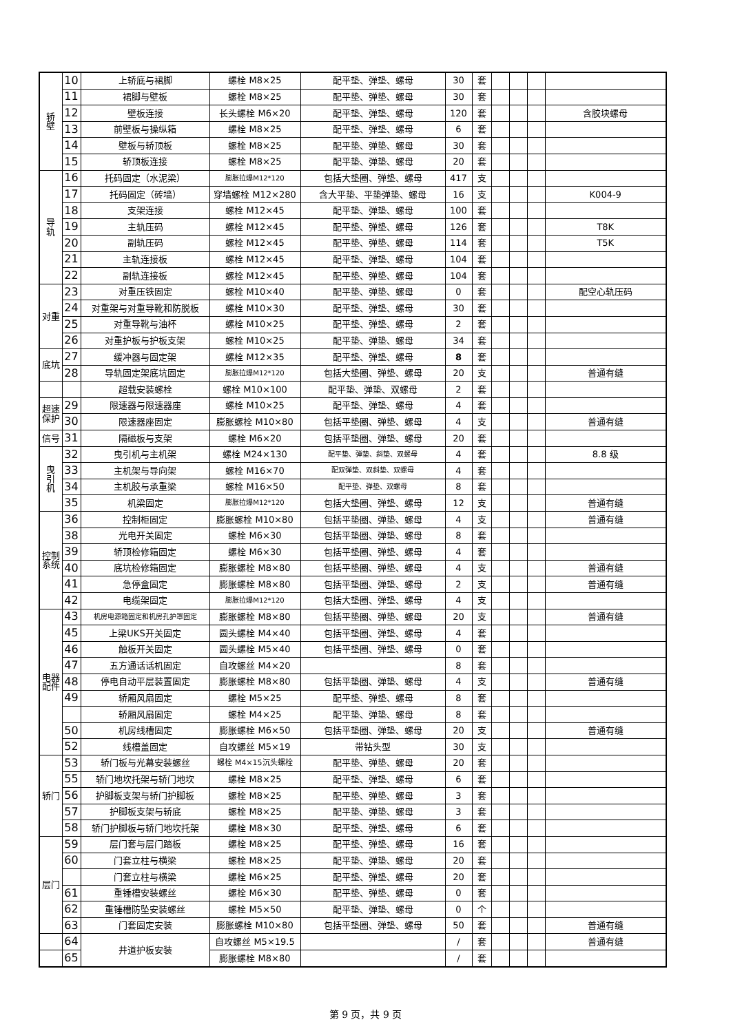| 轿 壁 | 10 | 上轿底与裙脚 | 螺栓 M8×25 | 配平垫、弹垫、螺母 | 30 | 套 | | | | |
| | 11 | 裙脚与壁板 | 螺栓 M8×25 | 配平垫、弹垫、螺母 | 30 | 套 | | | | |
| | 12 | 壁板连接 | 长头螺栓 M6×20 | 配平垫、弹垫、螺母 | 120 | 套 | | | | 含胶块螺母 |
| | 13 | 前壁板与操纵箱 | 螺栓 M8×25 | 配平垫、弹垫、螺母 | 6 | 套 | | | | |
| | 14 | 壁板与轿顶板 | 螺栓 M8×25 | 配平垫、弹垫、螺母 | 30 | 套 | | | | |
| | 15 | 轿顶板连接 | 螺栓 M8×25 | 配平垫、弹垫、螺母 | 20 | 套 | | | | |
| 导 轨 | 16 | 托码固定（水泥梁） | 膨胀拉爆M12*120 | 包括大垫圈、弹垫、螺母 | 417 | 支 | | | | |
| | 17 | 托码固定（砖墙） | 穿墙螺栓 M12×280 | 含大平垫、平垫弹垫、螺母 | 16 | 支 | | | | K004-9 |
| | 18 | 支架连接 | 螺栓 M12×45 | 配平垫、弹垫、螺母 | 100 | 套 | | | | |
| | 19 | 主轨压码 | 螺栓 M12×45 | 配平垫、弹垫、螺母 | 126 | 套 | | | | T8K |
| | 20 | 副轨压码 | 螺栓 M12×45 | 配平垫、弹垫、螺母 | 114 | 套 | | | | T5K |
| | 21 | 主轨连接板 | 螺栓 M12×45 | 配平垫、弹垫、螺母 | 104 | 套 | | | | |
| | 22 | 副轨连接板 | 螺栓 M12×45 | 配平垫、弹垫、螺母 | 104 | 套 | | | | |
| 对重 | 23 | 对重压铁固定 | 螺栓 M10×40 | 配平垫、弹垫、螺母 | 0 | 套 | | | | 配空心轨压码 |
| | 24 | 对重架与对重导靴和防脱板 | 螺栓 M10×30 | 配平垫、弹垫、螺母 | 30 | 套 | | | | |
| | 25 | 对重导靴与油杯 | 螺栓 M10×25 | 配平垫、弹垫、螺母 | 2 | 套 | | | | |
| | 26 | 对重护板与护板支架 | 螺栓 M10×25 | 配平垫、弹垫、螺母 | 34 | 套 | | | | |
| 底坑 | 27 | 缓冲器与固定架 | 螺栓 M12×35 | 配平垫、弹垫、螺母 | 8 | 套 | | | | |
| | 28 | 导轨固定架底坑固定 | 膨胀拉爆M12*120 | 包括大垫圈、弹垫、螺母 | 20 | 支 | | | | 普通有缝 |
| | | 超载安装螺栓 | 螺栓 M10×100 | 配平垫、弹垫、双螺母 | 2 | 套 | | | | |
| 超速 保护 | 29 | 限速器与限速器座 | 螺栓 M10×25 | 配平垫、弹垫、螺母 | 4 | 套 | | | | |
| | 30 | 限速器座固定 | 膨胀螺栓 M10×80 | 包括平垫圈、弹垫、螺母 | 4 | 支 | | | | 普通有缝 |
| 信号 | 31 | 隔磁板与支架 | 螺栓 M6×20 | 包括平垫圈、弹垫、螺母 | 20 | 套 | | | | |
| 曳 引 机 | 32 | 曳引机与主机架 | 螺栓 M24×130 | 配平垫、弹垫、斜垫、双螺母 | 4 | 套 | | | | 8.8 级 |
| | 33 | 主机架与导向架 | 螺栓 M16×70 | 配双弹垫、双斜垫、双螺母 | 4 | 套 | | | | |
| | 34 | 主机胶与承重梁 | 螺栓 M16×50 | 配平垫、弹垫、双螺母 | 8 | 套 | | | | |
| | 35 | 机梁固定 | 膨胀拉爆M12*120 | 包括大垫圈、弹垫、螺母 | 12 | 支 | | | | 普通有缝 |
| 控制 系统 | 36 | 控制柜固定 | 膨胀螺栓 M10×80 | 包括平垫圈、弹垫、螺母 | 4 | 支 | | | | 普通有缝 |
| | 38 | 光电开关固定 | 螺栓 M6×30 | 包括平垫圈、弹垫、螺母 | 8 | 套 | | | | |
| | 39 | 轿顶检修箱固定 | 螺栓 M6×30 | 包括平垫圈、弹垫、螺母 | 4 | 套 | | | | |
| | 40 | 底坑检修箱固定 | 膨胀螺栓 M8×80 | 包括平垫圈、弹垫、螺母 | 4 | 支 | | | | 普通有缝 |
| | 41 | 急停盒固定 | 膨胀螺栓 M8×80 | 包括平垫圈、弹垫、螺母 | 2 | 支 | | | | 普通有缝 |
| | 42 | 电缆架固定 | 膨胀拉爆M12*120 | 包括大垫圈、弹垫、螺母 | 4 | 支 | | | | |
| 电器 配件 | 43 | 机房电源箱固定和机房孔护罩固定 | 膨胀螺栓 M8×80 | 包括平垫圈、弹垫、螺母 | 20 | 支 | | | | 普通有缝 |
| | 45 | 上梁UKS开关固定 | 圆头螺栓 M4×40 | 包括平垫圈、弹垫、螺母 | 4 | 套 | | | | |
| | 46 | 触板开关固定 | 圆头螺栓 M5×40 | 包括平垫圈、弹垫、螺母 | 0 | 套 | | | | |
| | 47 | 五方通话话机固定 | 自攻螺丝 M4×20 | | 8 | 套 | | | | |
| | 48 | 停电自动平层装置固定 | 膨胀螺栓 M8×80 | 包括平垫圈、弹垫、螺母 | 4 | 支 | | | | 普通有缝 |
| | 49 | 轿厢风扇固定 | 螺栓 M5×25 | 配平垫、弹垫、螺母 | 8 | 套 | | | | |
| | | 轿厢风扇固定 | 螺栓 M4×25 | 配平垫、弹垫、螺母 | 8 | 套 | | | | |
| | 50 | 机房线槽固定 | 膨胀螺栓 M6×50 | 包括平垫圈、弹垫、螺母 | 20 | 支 | | | | 普通有缝 |
| | 52 | 线槽盖固定 | 自攻螺丝 M5×19 | 带钻头型 | 30 | 支 | | | | |
| 轿门 | 53 | 轿门板与光幕安装螺丝 | 螺栓 M4×15沉头螺栓 | 配平垫、弹垫、螺母 | 20 | 套 | | | | |
| | 55 | 轿门地坎托架与轿门地坎 | 螺栓 M8×25 | 配平垫、弹垫、螺母 | 6 | 套 | | | | |
| | 56 | 护脚板支架与轿门护脚板 | 螺栓 M8×25 | 配平垫、弹垫、螺母 | 3 | 套 | | | | |
| | 57 | 护脚板支架与轿底 | 螺栓 M8×25 | 配平垫、弹垫、螺母 | 3 | 套 | | | | |
| | 58 | 轿门护脚板与轿门地坎托架 | 螺栓 M8×30 | 配平垫、弹垫、螺母 | 6 | 套 | | | | |
| 层门 | 59 | 层门套与层门踏板 | 螺栓 M8×25 | 配平垫、弹垫、螺母 | 16 | 套 | | | | |
| | 60 | 门套立柱与横梁 | 螺栓 M8×25 | 配平垫、弹垫、螺母 | 20 | 套 | | | | |
| | | 门套立柱与横梁 | 螺栓 M6×25 | 配平垫、弹垫、螺母 | 20 | 套 | | | | |
| | 61 | 重锤槽安装螺丝 | 螺栓 M6×30 | 配平垫、弹垫、螺母 | 0 | 套 | | | | |
| | 62 | 重锤槽防坠安装螺丝 | 螺栓 M5×50 | 配平垫、弹垫、螺母 | 0 | 个 | | | | |
| | 63 | 门套固定安装 | 膨胀螺栓 M10×80 | 包括平垫圈、弹垫、螺母 | 50 | 套 | | | | 普通有缝 |
| | 64 | 井道护板安装 | 自攻螺丝 M5×19.5 | | / | 套 | | | | 普通有缝 |
| | 65 | | 膨胀螺栓 M8×80 | | / | 套 | | | | |
第 9 页，共 9 页